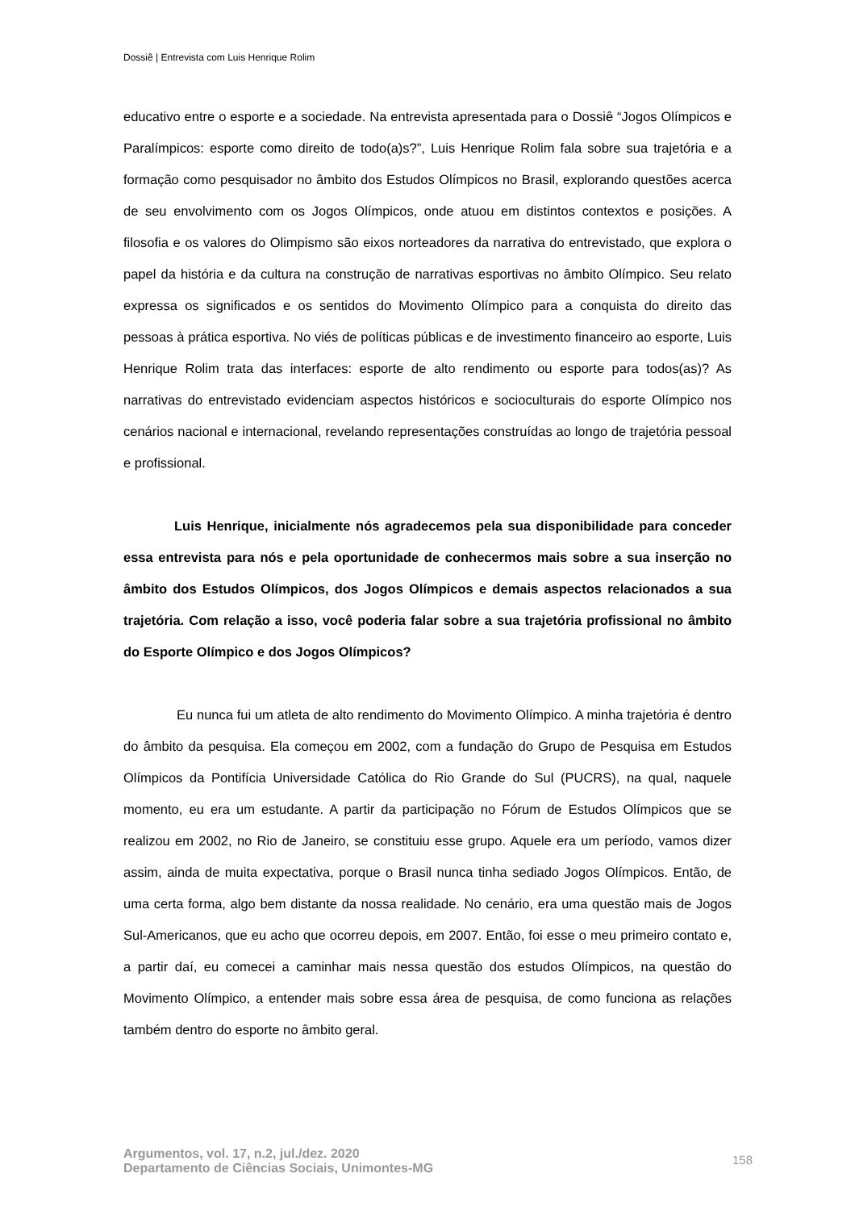Dossiê | Entrevista com Luis Henrique Rolim
educativo entre o esporte e a sociedade. Na entrevista apresentada para o Dossiê “Jogos Olímpicos e Paralímpicos: esporte como direito de todo(a)s?”, Luis Henrique Rolim fala sobre sua trajetória e a formação como pesquisador no âmbito dos Estudos Olímpicos no Brasil, explorando questões acerca de seu envolvimento com os Jogos Olímpicos, onde atuou em distintos contextos e posições. A filosofia e os valores do Olimpismo são eixos norteadores da narrativa do entrevistado, que explora o papel da história e da cultura na construção de narrativas esportivas no âmbito Olímpico. Seu relato expressa os significados e os sentidos do Movimento Olímpico para a conquista do direito das pessoas à prática esportiva. No viés de políticas públicas e de investimento financeiro ao esporte, Luis Henrique Rolim trata das interfaces: esporte de alto rendimento ou esporte para todos(as)? As narrativas do entrevistado evidenciam aspectos históricos e socioculturais do esporte Olímpico nos cenários nacional e internacional, revelando representações construídas ao longo de trajetória pessoal e profissional.
Luis Henrique, inicialmente nós agradecemos pela sua disponibilidade para conceder essa entrevista para nós e pela oportunidade de conhecermos mais sobre a sua inserção no âmbito dos Estudos Olímpicos, dos Jogos Olímpicos e demais aspectos relacionados a sua trajetória. Com relação a isso, você poderia falar sobre a sua trajetória profissional no âmbito do Esporte Olímpico e dos Jogos Olímpicos?
Eu nunca fui um atleta de alto rendimento do Movimento Olímpico. A minha trajetória é dentro do âmbito da pesquisa. Ela começou em 2002, com a fundação do Grupo de Pesquisa em Estudos Olímpicos da Pontifícia Universidade Católica do Rio Grande do Sul (PUCRS), na qual, naquele momento, eu era um estudante. A partir da participação no Fórum de Estudos Olímpicos que se realizou em 2002, no Rio de Janeiro, se constituiu esse grupo. Aquele era um período, vamos dizer assim, ainda de muita expectativa, porque o Brasil nunca tinha sediado Jogos Olímpicos. Então, de uma certa forma, algo bem distante da nossa realidade. No cenário, era uma questão mais de Jogos Sul-Americanos, que eu acho que ocorreu depois, em 2007. Então, foi esse o meu primeiro contato e, a partir daí, eu comecei a caminhar mais nessa questão dos estudos Olímpicos, na questão do Movimento Olímpico, a entender mais sobre essa área de pesquisa, de como funciona as relações também dentro do esporte no âmbito geral.
Argumentos, vol. 17, n.2, jul./dez. 2020
Departamento de Ciências Sociais, Unimontes-MG
158